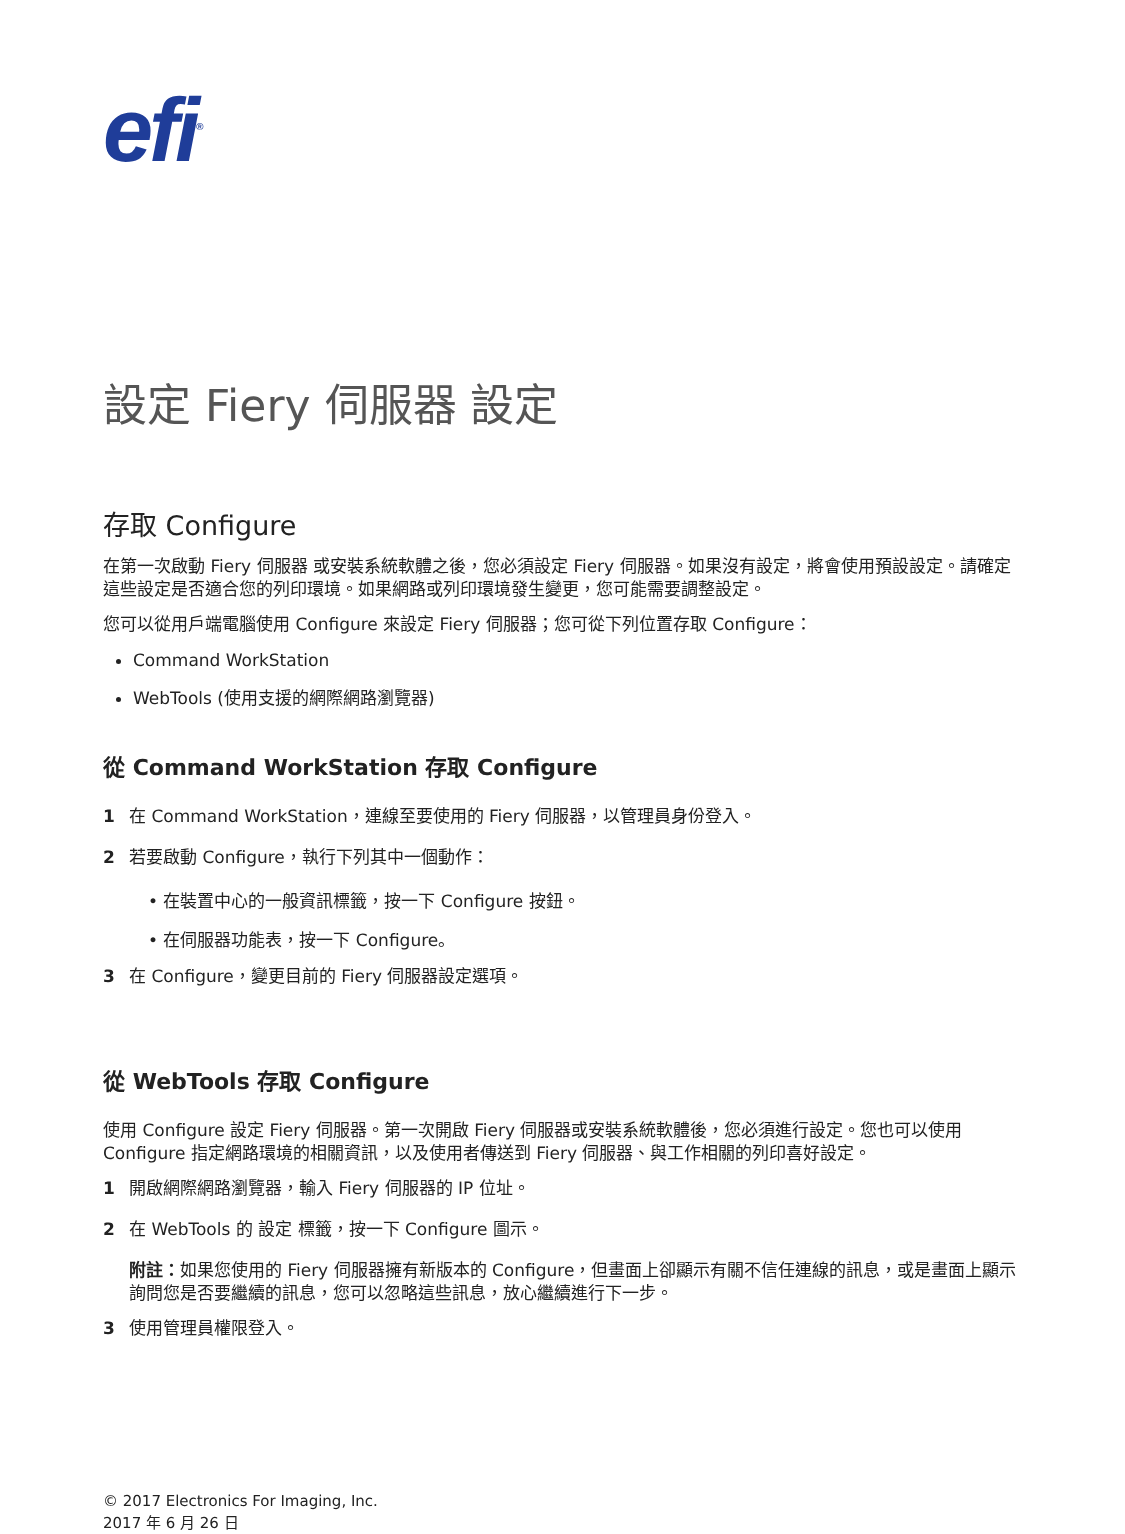efi<sup>®</sup>
設定 Fiery 伺服器 設定
存取 Configure
在第一次啟動 Fiery 伺服器 或安裝系統軟體之後，您必須設定 Fiery 伺服器。如果沒有設定，將會使用預設設定。請確定這些設定是否適合您的列印環境。如果網路或列印環境發生變更，您可能需要調整設定。
您可以從用戶端電腦使用 Configure 來設定 Fiery 伺服器；您可從下列位置存取 Configure：
Command WorkStation
WebTools (使用支援的網際網路瀏覽器)
從 Command WorkStation 存取 Configure
1 在 Command WorkStation，連線至要使用的 Fiery 伺服器，以管理員身份登入。
2 若要啟動 Configure，執行下列其中一個動作：
• 在裝置中心的一般資訊標籤，按一下 Configure 按鈕。
• 在伺服器功能表，按一下 Configure。
3 在 Configure，變更目前的 Fiery 伺服器設定選項。
從 WebTools 存取 Configure
使用 Configure 設定 Fiery 伺服器。第一次開啟 Fiery 伺服器或安裝系統軟體後，您必須進行設定。您也可以使用 Configure 指定網路環境的相關資訊，以及使用者傳送到 Fiery 伺服器、與工作相關的列印喜好設定。
1 開啟網際網路瀏覽器，輸入 Fiery 伺服器的 IP 位址。
2 在 WebTools 的 設定 標籤，按一下 Configure 圖示。
附註：如果您使用的 Fiery 伺服器擁有新版本的 Configure，但畫面上卻顯示有關不信任連線的訊息，或是畫面上顯示詢問您是否要繼續的訊息，您可以忽略這些訊息，放心繼續進行下一步。
3 使用管理員權限登入。
© 2017 Electronics For Imaging, Inc.
2017 年 6 月 26 日